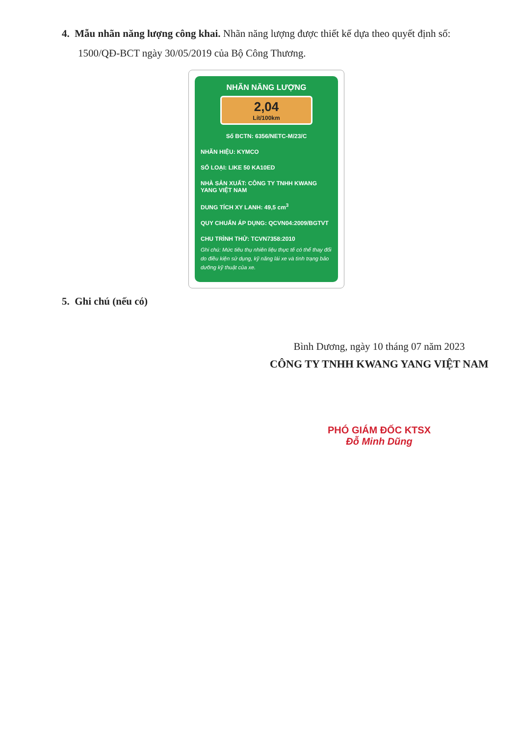4. Mẫu nhãn năng lượng công khai. Nhãn năng lượng được thiết kế dựa theo quyết định số:
1500/QĐ-BCT ngày 30/05/2019 của Bộ Công Thương.
NHÃN NĂNG LƯỢNG
2,04
Lít/100km
Số BCTN: 6356/NETC-M/23/C
NHÃN HIỆU: KYMCO
SỐ LOẠI: LIKE 50 KA10ED
NHÀ SẢN XUẤT: CÔNG TY TNHH KWANG YANG VIỆT NAM
DUNG TÍCH XY LANH: 49,5 cm<sup>3</sup>
QUY CHUẨN ÁP DỤNG: QCVN04:2009/BGTVT
CHU TRÌNH THỬ: TCVN7358:2010
Ghi chú: Mức tiêu thụ nhiên liệu thực tế có thể thay đổi do điều kiện sử dụng, kỹ năng lái xe và tình trạng bảo dưỡng kỹ thuật của xe.
5. Ghi chú (nếu có)
Bình Dương, ngày 10 tháng 07 năm 2023
CÔNG TY TNHH KWANG YANG VIỆT NAM
PHÓ GIÁM ĐỐC KTSX
Đỗ Minh Dũng